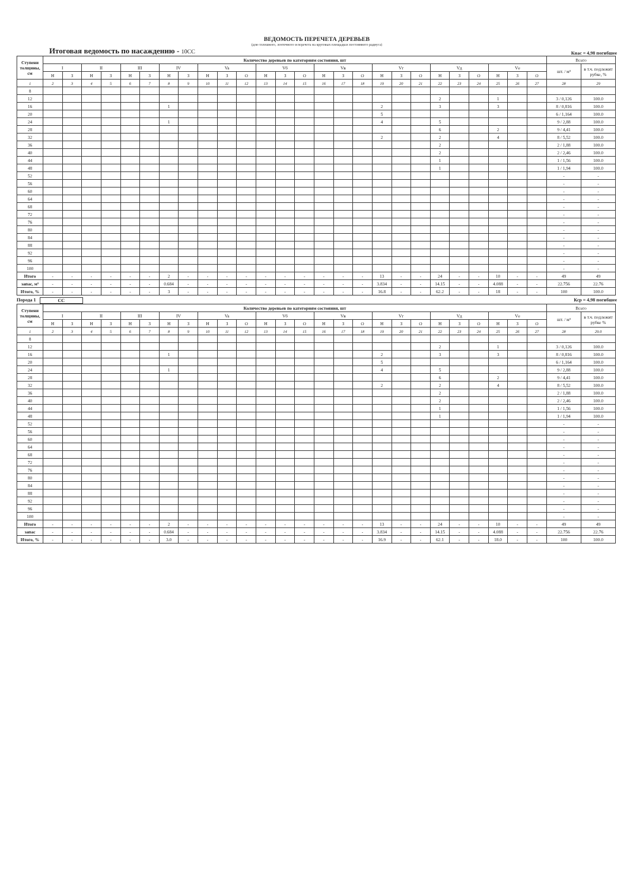ВЕДОМОСТЬ ПЕРЕЧЕТА ДЕРЕВЬЕВ
(для сплошного, ленточного и перечета на круговых площадках постоянного радиуса)
Итоговая ведомость по насаждению - 10СС Кнас = 4,98 погибшее
| Ступени толщины, см | Количество деревьев по категориям состояния, шт | | | | | | | | | | | | | | | | | | | | | | | | | | Всего | |
| --- | --- | --- | --- | --- | --- | --- | --- | --- | --- | --- | --- | --- | --- | --- | --- | --- | --- | --- | --- | --- | --- | --- | --- | --- | --- | --- | --- | --- |
| | I | | II | | III | | IV | | Va | | | Vб | | | Vв | | | Vг | | | Vд | | | Vе | | | шт. / м³ | в т.ч. подлежит рубке, % |
| | Н | З | Н | З | Н | З | Н | З | Н | З | О | Н | З | О | Н | З | О | Н | З | О | Н | З | О | Н | З | О | | |
| 1 | 2 | 3 | 4 | 5 | 6 | 7 | 8 | 9 | 10 | 11 | 12 | 13 | 14 | 15 | 16 | 17 | 18 | 19 | 20 | 21 | 22 | 23 | 24 | 25 | 26 | 27 | 28 | 29 |
| 8 | | | | | | | | | | | | | | | | | | | | | | | | | | | | |
| 12 | | | | | | | | | | | | | | | | | | | | | 2 | | | 1 | | | 3 / 0,126 | 100.0 |
| 16 | | | | | | | 1 | | | | | | | | | | | 2 | | | 3 | | | 3 | | | 8 / 0,816 | 100.0 |
| 20 | | | | | | | | | | | | | | | | | | 5 | | | | | | | | | 6 / 1,164 | 100.0 |
| 24 | | | | | | | 1 | | | | | | | | | | | 4 | | | 5 | | | | | | 9 / 2,88 | 100.0 |
| 28 | | | | | | | | | | | | | | | | | | | | | 6 | | | 2 | | | 9 / 4,41 | 100.0 |
| 32 | | | | | | | | | | | | | | | | | | 2 | | | 2 | | | 4 | | | 8 / 5,52 | 100.0 |
| 36 | | | | | | | | | | | | | | | | | | | | | 2 | | | | | | 2 / 1,88 | 100.0 |
| 40 | | | | | | | | | | | | | | | | | | | | | 2 | | | | | | 2 / 2,46 | 100.0 |
| 44 | | | | | | | | | | | | | | | | | | | | | 1 | | | | | | 1 / 1,56 | 100.0 |
| 48 | | | | | | | | | | | | | | | | | | | | | 1 | | | | | | 1 / 1,94 | 100.0 |
| 52 | | | | | | | | | | | | | | | | | | | | | | | | | | | - | - |
| 56 | | | | | | | | | | | | | | | | | | | | | | | | | | | - | - |
| 60 | | | | | | | | | | | | | | | | | | | | | | | | | | | - | - |
| 64 | | | | | | | | | | | | | | | | | | | | | | | | | | | - | - |
| 68 | | | | | | | | | | | | | | | | | | | | | | | | | | | - | - |
| 72 | | | | | | | | | | | | | | | | | | | | | | | | | | | - | - |
| 76 | | | | | | | | | | | | | | | | | | | | | | | | | | | - | - |
| 80 | | | | | | | | | | | | | | | | | | | | | | | | | | | - | - |
| 84 | | | | | | | | | | | | | | | | | | | | | | | | | | | - | - |
| 88 | | | | | | | | | | | | | | | | | | | | | | | | | | | - | - |
| 92 | | | | | | | | | | | | | | | | | | | | | | | | | | | - | - |
| 96 | | | | | | | | | | | | | | | | | | | | | | | | | | | - | - |
| 100 | | | | | | | | | | | | | | | | | | | | | | | | | | | - | - |
| Итого | - | - | - | - | - | - | 2 | - | - | - | - | - | - | - | - | - | - | 13 | - | - | 24 | - | - | 10 | - | - | 49 | 49 |
| запас, м³ | - | - | - | - | - | - | 0.684 | - | - | - | - | - | - | - | - | - | - | 3.834 | - | - | 14.15 | - | - | 4.088 | - | - | 22.756 | 22.76 |
| Итого, % | - | - | - | - | - | - | 3 | - | - | - | - | - | - | - | - | - | - | 16.8 | - | - | 62.2 | - | - | 18 | - | - | 100 | 100.0 |
Порода 1 СС Кср = 4,98 погибшее
| Ступени толщины, см | Количество деревьев по категориям состояния, шт | | | | | | | | | | | | | | | | | | | | | | | | | | Всего | |
| --- | --- | --- | --- | --- | --- | --- | --- | --- | --- | --- | --- | --- | --- | --- | --- | --- | --- | --- | --- | --- | --- | --- | --- | --- | --- | --- | --- | --- |
| | I | | II | | III | | IV | | Va | | | Vб | | | Vв | | | Vг | | | Vд | | | Vе | | | шт. / м³ | в т.ч. подлежит рубке % |
| | Н | З | Н | З | Н | З | Н | З | Н | З | О | Н | З | О | Н | З | О | Н | З | О | Н | З | О | Н | З | О | | |
| 1 | 2 | 3 | 4 | 5 | 6 | 7 | 8 | 9 | 10 | 11 | 12 | 13 | 14 | 15 | 16 | 17 | 18 | 19 | 20 | 21 | 22 | 23 | 24 | 25 | 26 | 27 | 28 | 29.0 |
| 8 | | | | | | | | | | | | | | | | | | | | | | | | | | | | |
| 12 | | | | | | | | | | | | | | | | | | | | | 2 | | | 1 | | | 3 / 0,126 | 100.0 |
| 16 | | | | | | | 1 | | | | | | | | | | | 2 | | | 3 | | | 3 | | | 8 / 0,816 | 100.0 |
| 20 | | | | | | | | | | | | | | | | | | 5 | | | | | | | | | 6 / 1,164 | 100.0 |
| 24 | | | | | | | 1 | | | | | | | | | | | 4 | | | 5 | | | | | | 9 / 2,88 | 100.0 |
| 28 | | | | | | | | | | | | | | | | | | | | | 6 | | | 2 | | | 9 / 4,41 | 100.0 |
| 32 | | | | | | | | | | | | | | | | | | 2 | | | 2 | | | 4 | | | 8 / 5,52 | 100.0 |
| 36 | | | | | | | | | | | | | | | | | | | | | 2 | | | | | | 2 / 1,88 | 100.0 |
| 40 | | | | | | | | | | | | | | | | | | | | | 2 | | | | | | 2 / 2,46 | 100.0 |
| 44 | | | | | | | | | | | | | | | | | | | | | 1 | | | | | | 1 / 1,56 | 100.0 |
| 48 | | | | | | | | | | | | | | | | | | | | | 1 | | | | | | 1 / 1,94 | 100.0 |
| 52 | | | | | | | | | | | | | | | | | | | | | | | | | | | - | - |
| 56 | | | | | | | | | | | | | | | | | | | | | | | | | | | - | - |
| 60 | | | | | | | | | | | | | | | | | | | | | | | | | | | - | - |
| 64 | | | | | | | | | | | | | | | | | | | | | | | | | | | - | - |
| 68 | | | | | | | | | | | | | | | | | | | | | | | | | | | - | - |
| 72 | | | | | | | | | | | | | | | | | | | | | | | | | | | - | - |
| 76 | | | | | | | | | | | | | | | | | | | | | | | | | | | - | - |
| 80 | | | | | | | | | | | | | | | | | | | | | | | | | | | - | - |
| 84 | | | | | | | | | | | | | | | | | | | | | | | | | | | - | - |
| 88 | | | | | | | | | | | | | | | | | | | | | | | | | | | - | - |
| 92 | | | | | | | | | | | | | | | | | | | | | | | | | | | - | - |
| 96 | | | | | | | | | | | | | | | | | | | | | | | | | | | - | - |
| 100 | | | | | | | | | | | | | | | | | | | | | | | | | | | - | - |
| Итого | - | - | - | - | - | - | 2 | - | - | - | - | - | - | - | - | - | - | 13 | - | - | 24 | - | - | 10 | - | - | 49 | 49 |
| запас | - | - | - | - | - | - | 0.684 | - | - | - | - | - | - | - | - | - | - | 3.834 | - | - | 14.15 | - | - | 4.088 | - | - | 22.756 | 22.76 |
| Итого, % | - | - | - | - | - | - | 3.0 | - | - | - | - | - | - | - | - | - | - | 16.9 | - | - | 62.1 | - | - | 18.0 | - | - | 100 | 100.0 |